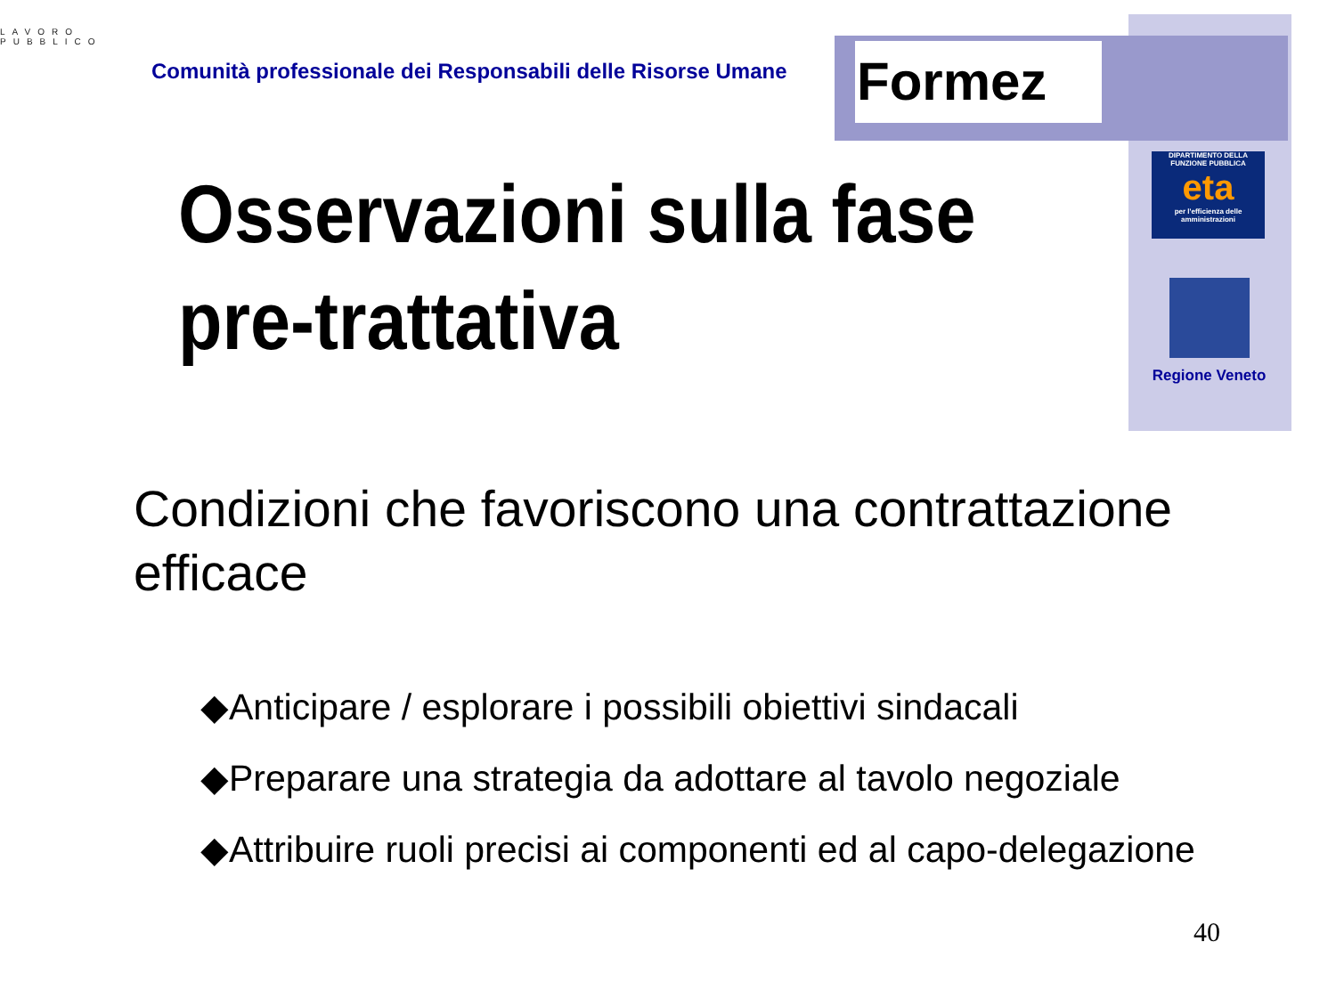Formez
LAVORO PUBBLICO
Comunità professionale dei Responsabili delle Risorse Umane
Osservazioni sulla fase pre-trattativa
DIPARTIMENTO DELLA FUNZIONE PUBBLICA
eta
per l'efficienza delle amministrazioni
Regione Veneto
Condizioni che favoriscono una contrattazione efficace
◆Anticipare / esplorare i possibili obiettivi sindacali
◆Preparare una strategia da adottare al tavolo negoziale
◆Attribuire ruoli precisi ai componenti ed al capo-delegazione
40